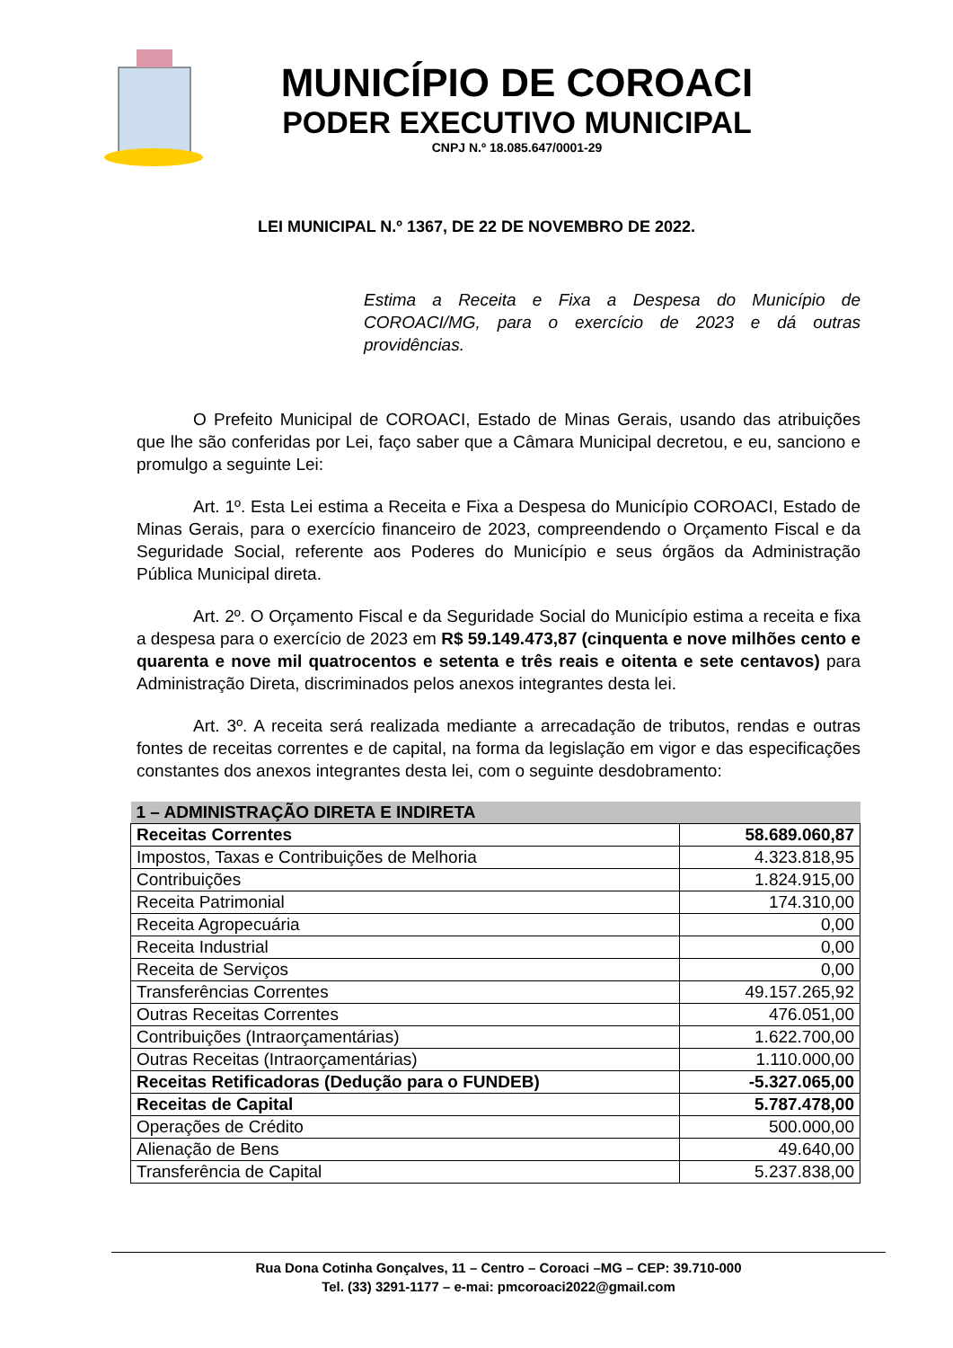MUNICÍPIO DE COROACI
PODER EXECUTIVO MUNICIPAL
CNPJ N.º 18.085.647/0001-29
LEI MUNICIPAL N.º 1367, DE 22 DE NOVEMBRO DE 2022.
Estima a Receita e Fixa a Despesa do Município de COROACI/MG, para o exercício de 2023 e dá outras providências.
O Prefeito Municipal de COROACI, Estado de Minas Gerais, usando das atribuições que lhe são conferidas por Lei, faço saber que a Câmara Municipal decretou, e eu, sanciono e promulgo a seguinte Lei:
Art. 1º. Esta Lei estima a Receita e Fixa a Despesa do Município COROACI, Estado de Minas Gerais, para o exercício financeiro de 2023, compreendendo o Orçamento Fiscal e da Seguridade Social, referente aos Poderes do Município e seus órgãos da Administração Pública Municipal direta.
Art. 2º. O Orçamento Fiscal e da Seguridade Social do Município estima a receita e fixa a despesa para o exercício de 2023 em R$ 59.149.473,87 (cinquenta e nove milhões cento e quarenta e nove mil quatrocentos e setenta e três reais e oitenta e sete centavos) para Administração Direta, discriminados pelos anexos integrantes desta lei.
Art. 3º. A receita será realizada mediante a arrecadação de tributos, rendas e outras fontes de receitas correntes e de capital, na forma da legislação em vigor e das especificações constantes dos anexos integrantes desta lei, com o seguinte desdobramento:
| 1 – ADMINISTRAÇÃO DIRETA E INDIRETA | |
| Receitas Correntes | 58.689.060,87 |
| Impostos, Taxas e Contribuições de Melhoria | 4.323.818,95 |
| Contribuições | 1.824.915,00 |
| Receita Patrimonial | 174.310,00 |
| Receita Agropecuária | 0,00 |
| Receita Industrial | 0,00 |
| Receita de Serviços | 0,00 |
| Transferências Correntes | 49.157.265,92 |
| Outras Receitas Correntes | 476.051,00 |
| Contribuições (Intraorçamentárias) | 1.622.700,00 |
| Outras Receitas (Intraorçamentárias) | 1.110.000,00 |
| Receitas Retificadoras (Dedução para o FUNDEB) | -5.327.065,00 |
| Receitas de Capital | 5.787.478,00 |
| Operações de Crédito | 500.000,00 |
| Alienação de Bens | 49.640,00 |
| Transferência de Capital | 5.237.838,00 |
Rua Dona Cotinha Gonçalves, 11 – Centro – Coroaci –MG – CEP: 39.710-000
Tel. (33) 3291-1177 – e-mai: pmcoroaci2022@gmail.com